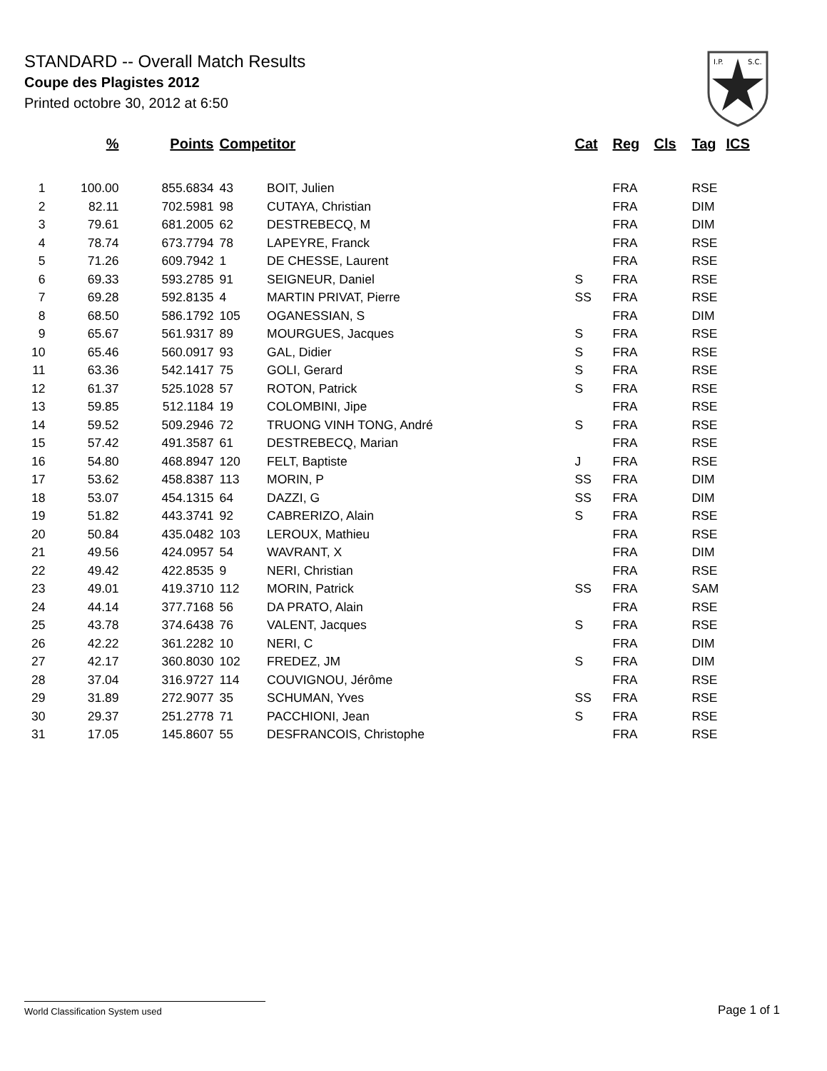STANDARD -- Overall Match Results
Coupe des Plagistes 2012
Printed octobre 30, 2012 at 6:50
I.P.
S.C.
| | % | Points | Competitor | | Cat | Reg | Cls | Tag | ICS |
| --- | --- | --- | --- | --- | --- | --- | --- | --- | --- |
| 1 | 100.00 | 855.6834 | 43 | BOIT, Julien | | FRA | | RSE | |
| 2 | 82.11 | 702.5981 | 98 | CUTAYA, Christian | | FRA | | DIM | |
| 3 | 79.61 | 681.2005 | 62 | DESTREBECQ, M | | FRA | | DIM | |
| 4 | 78.74 | 673.7794 | 78 | LAPEYRE, Franck | | FRA | | RSE | |
| 5 | 71.26 | 609.7942 | 1 | DE CHESSE, Laurent | | FRA | | RSE | |
| 6 | 69.33 | 593.2785 | 91 | SEIGNEUR, Daniel | S | FRA | | RSE | |
| 7 | 69.28 | 592.8135 | 4 | MARTIN PRIVAT, Pierre | SS | FRA | | RSE | |
| 8 | 68.50 | 586.1792 | 105 | OGANESSIAN, S | | FRA | | DIM | |
| 9 | 65.67 | 561.9317 | 89 | MOURGUES, Jacques | S | FRA | | RSE | |
| 10 | 65.46 | 560.0917 | 93 | GAL, Didier | S | FRA | | RSE | |
| 11 | 63.36 | 542.1417 | 75 | GOLI, Gerard | S | FRA | | RSE | |
| 12 | 61.37 | 525.1028 | 57 | ROTON, Patrick | S | FRA | | RSE | |
| 13 | 59.85 | 512.1184 | 19 | COLOMBINI, Jipe | | FRA | | RSE | |
| 14 | 59.52 | 509.2946 | 72 | TRUONG VINH TONG, André | S | FRA | | RSE | |
| 15 | 57.42 | 491.3587 | 61 | DESTREBECQ, Marian | | FRA | | RSE | |
| 16 | 54.80 | 468.8947 | 120 | FELT, Baptiste | J | FRA | | RSE | |
| 17 | 53.62 | 458.8387 | 113 | MORIN, P | SS | FRA | | DIM | |
| 18 | 53.07 | 454.1315 | 64 | DAZZI, G | SS | FRA | | DIM | |
| 19 | 51.82 | 443.3741 | 92 | CABRERIZO, Alain | S | FRA | | RSE | |
| 20 | 50.84 | 435.0482 | 103 | LEROUX, Mathieu | | FRA | | RSE | |
| 21 | 49.56 | 424.0957 | 54 | WAVRANT, X | | FRA | | DIM | |
| 22 | 49.42 | 422.8535 | 9 | NERI, Christian | | FRA | | RSE | |
| 23 | 49.01 | 419.3710 | 112 | MORIN, Patrick | SS | FRA | | SAM | |
| 24 | 44.14 | 377.7168 | 56 | DA PRATO, Alain | | FRA | | RSE | |
| 25 | 43.78 | 374.6438 | 76 | VALENT, Jacques | S | FRA | | RSE | |
| 26 | 42.22 | 361.2282 | 10 | NERI, C | | FRA | | DIM | |
| 27 | 42.17 | 360.8030 | 102 | FREDEZ, JM | S | FRA | | DIM | |
| 28 | 37.04 | 316.9727 | 114 | COUVIGNOU, Jérôme | | FRA | | RSE | |
| 29 | 31.89 | 272.9077 | 35 | SCHUMAN, Yves | SS | FRA | | RSE | |
| 30 | 29.37 | 251.2778 | 71 | PACCHIONI, Jean | S | FRA | | RSE | |
| 31 | 17.05 | 145.8607 | 55 | DESFRANCOIS, Christophe | | FRA | | RSE | |
World Classification System used Page 1 of 1